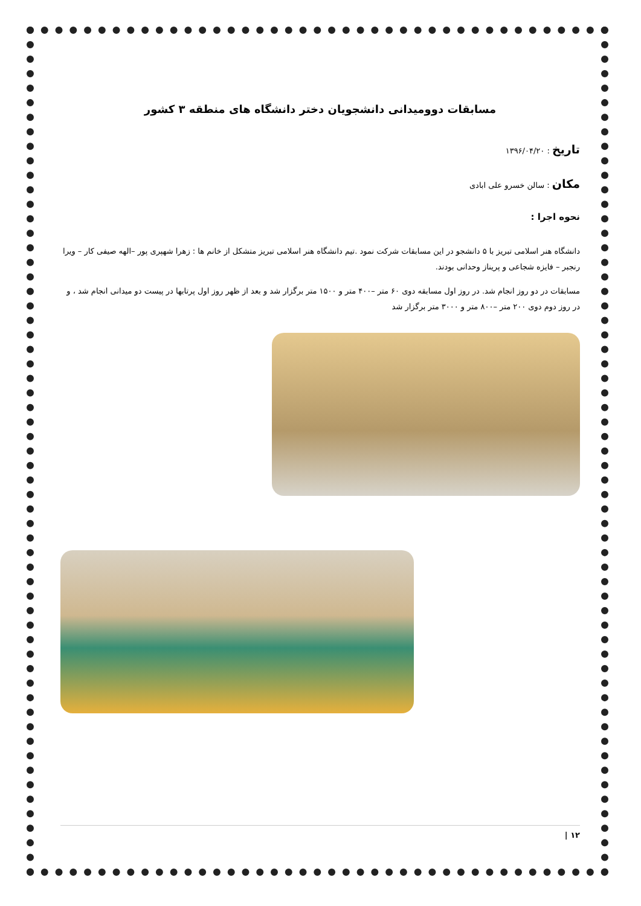مسابقات دوومیدانی دانشجویان دختر دانشگاه های منطقه ۳ کشور
تاریخ : ۱۳۹۶/۰۴/۲۰
مکان : سالن خسرو علی ابادی
نحوه اجرا :
دانشگاه هنر اسلامی تبریز با ۵ دانشجو در این مسابقات شرکت نمود .تیم دانشگاه هنر اسلامی تبریز متشکل از خانم ها : زهرا شهپری پور –الهه صیفی کار – ویرا رنجبر – فایزه شجاعی و پریناز وحدانی بودند.
مسابقات در دو روز انجام شد. در روز اول مسابقه دوی ۶۰ متر –۴۰۰ متر و ۱۵۰۰ متر برگزار شد و بعد از ظهر روز اول پرتابها در پیست دو میدانی انجام شد ، و در روز دوم دوی ۲۰۰ متر –۸۰۰ متر و ۳۰۰۰ متر برگزار شد
۱۲ |